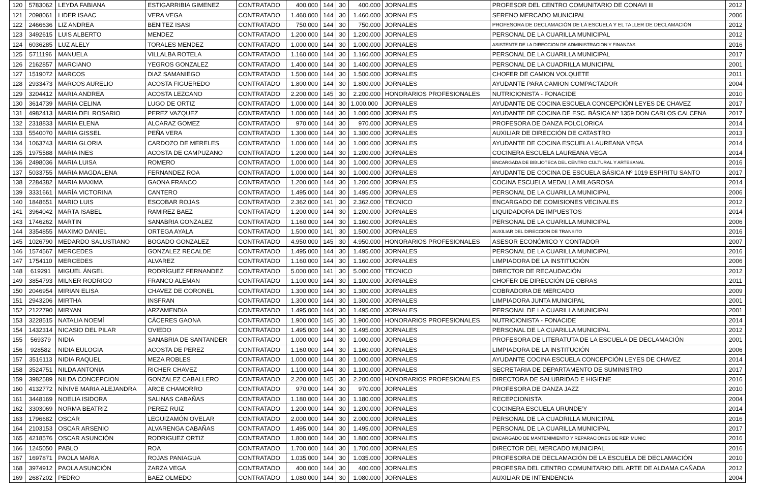| 120 | 5783062 | LEYDA FABIANA | ESTIGARRIBIA GIMENEZ | CONTRATADO | 400.000 | 144 | 30 | 400.000 | JORNALES | PROFESOR DEL CENTRO COMUNITARIO DE CONAVI III | 2012 |
| 121 | 2098061 | LIDER ISAAC | VERA VEGA | CONTRATADO | 1.460.000 | 144 | 30 | 1.460.000 | JORNALES | SERENO MERCADO MUNICIPAL | 2006 |
| 122 | 2466636 | LIZ ANDREA | BENITEZ ISASI | CONTRATADO | 750.000 | 144 | 30 | 750.000 | JORNALES | PROFESORA DE DECLAMACIÓN DE LA ESCUELA Y EL TALLER DE DECLAMACIÓN | 2012 |
| 123 | 3492615 | LUIS ALBERTO | MENDEZ | CONTRATADO | 1.200.000 | 144 | 30 | 1.200.000 | JORNALES | PERSONAL DE LA CUARILLA MUNICIPAL | 2012 |
| 124 | 6036285 | LUZ ALELY | TORALES MENDEZ | CONTRATADO | 1.000.000 | 144 | 30 | 1.000.000 | JORNALES | ASISTENTE DE LA DIRECCION DE ADMINISTRACION Y FINANZAS | 2016 |
| 125 | 5711196 | MANUELA | VILLALBA ROTELA | CONTRATADO | 1.160.000 | 144 | 30 | 1.160.000 | JORNALES | PERSONAL DE LA CUARILLA MUNICIPAL | 2017 |
| 126 | 2162857 | MARCIANO | YEGROS GONZALEZ | CONTRATADO | 1.400.000 | 144 | 30 | 1.400.000 | JORNALES | PERSONAL DE LA CUADRILLA MUNICIPAL | 2001 |
| 127 | 1519072 | MARCOS | DIAZ SAMANIEGO | CONTRATADO | 1.500.000 | 144 | 30 | 1.500.000 | JORNALES | CHOFER DE CAMION VOLQUETE | 2011 |
| 128 | 2933473 | MARCOS AURELIO | ACOSTA FIGUEREDO | CONTRATADO | 1.800.000 | 144 | 30 | 1.800.000 | JORNALES | AYUDANTE PARA CAMION COMPACTADOR | 2004 |
| 129 | 3204412 | MARIA ANDREA | ACOSTA LEZCANO | CONTRATADO | 2.200.000 | 145 | 30 | 2.200.000 | HONORARIOS PROFESIONALES | NUTRICIONISTA - FONACIDE | 2010 |
| 130 | 3614739 | MARIA CELINA | LUGO DE ORTIZ | CONTRATADO | 1.000.000 | 144 | 30 | 1.000.000 | JORNALES | AYUDANTE DE COCINA ESCUELA CONCEPCIÓN LEYES DE CHAVEZ | 2017 |
| 131 | 4982413 | MARIA DEL ROSARIO | PEREZ VAZQUEZ | CONTRATADO | 1.000.000 | 144 | 30 | 1.000.000 | JORNALES | AYUDANTE DE COCINA DE ESC. BÁSICA Nº 1359 DON CARLOS CALCENA | 2017 |
| 132 | 2318833 | MARIA ELENA | ALCARAZ GOMEZ | CONTRATADO | 970.000 | 144 | 30 | 970.000 | JORNALES | PROFESORA DE DANZA FOLCLORICA | 2014 |
| 133 | 5540070 | MARIA GISSEL | PEÑA VERA | CONTRATADO | 1.300.000 | 144 | 30 | 1.300.000 | JORNALES | AUXILIAR DE DIRECCIÓN DE CATASTRO | 2013 |
| 134 | 1063743 | MARIA GLORIA | CARDOZO DE MERELES | CONTRATADO | 1.000.000 | 144 | 30 | 1.000.000 | JORNALES | AYUDANTE DE COCINA ESCUELA LAUREANA VEGA | 2014 |
| 135 | 1975588 | MARIA INES | ACOSTA DE CAMPUZANO | CONTRATADO | 1.200.000 | 144 | 30 | 1.200.000 | JORNALES | COCINERA ESCUELA LAUREANA VEGA | 2014 |
| 136 | 2498036 | MARIA LUISA | ROMERO | CONTRATADO | 1.000.000 | 144 | 30 | 1.000.000 | JORNALES | ENCARGADA DE BIBLIOTECA DEL CENTRO CULTURAL Y ARTESANAL | 2016 |
| 137 | 5033755 | MARIA MAGDALENA | FERNANDEZ ROA | CONTRATADO | 1.000.000 | 144 | 30 | 1.000.000 | JORNALES | AYUDANTE DE COCINA DE ESCUELA BÁSICA Nº 1019 ESPIRITU SANTO | 2017 |
| 138 | 2284382 | MARIA MAXIMA | GAONA FRANCO | CONTRATADO | 1.200.000 | 144 | 30 | 1.200.000 | JORNALES | COCINA ESCUELA MEDALLA MILAGROSA | 2014 |
| 139 | 3331661 | MARÍA VICTORINA | CANTERO | CONTRATADO | 1.495.000 | 144 | 30 | 1.495.000 | JORNALES | PERSONAL DE LA CUARILLA MUNICIPAL | 2006 |
| 140 | 1848651 | MARIO LUIS | ESCOBAR ROJAS | CONTRATADO | 2.362.000 | 141 | 30 | 2.362.000 | TECNICO | ENCARGADO DE COMISIONES VECINALES | 2012 |
| 141 | 3964042 | MARTA ISABEL | RAMIREZ BAEZ | CONTRATADO | 1.200.000 | 144 | 30 | 1.200.000 | JORNALES | LIQUIDADORA DE IMPUESTOS | 2014 |
| 143 | 1746262 | MARTIN | SANABRIA GONZALEZ | CONTRATADO | 1.160.000 | 144 | 30 | 1.160.000 | JORNALES | PERSONAL DE LA CUARILLA MUNICIPAL | 2006 |
| 144 | 3354855 | MAXIMO DANIEL | ORTEGA AYALA | CONTRATADO | 1.500.000 | 141 | 30 | 1.500.000 | JORNALES | AUXILIAR DEL DIRECCIÓN DE TRANSITO | 2016 |
| 145 | 1026790 | MEDARDO SALUSTIANO | BOGADO GONZALEZ | CONTRATADO | 4.950.000 | 145 | 30 | 4.950.000 | HONORARIOS PROFESIONALES | ASESOR ECONÓMICO Y CONTADOR | 2007 |
| 146 | 1574567 | MERCEDES | GONZALEZ RECALDE | CONTRATADO | 1.495.000 | 144 | 30 | 1.495.000 | JORNALES | PERSONAL DE LA CUARILLA MUNICIPAL | 2016 |
| 147 | 1754110 | MERCEDES | ALVAREZ | CONTRATADO | 1.160.000 | 144 | 30 | 1.160.000 | JORNALES | LIMPIADORA DE LA INSTITUCIÓN | 2006 |
| 148 | 619291 | MIGUEL ÁNGEL | RODRÍGUEZ FERNANDEZ | CONTRATADO | 5.000.000 | 141 | 30 | 5.000.000 | TECNICO | DIRECTOR DE RECAUDACIÓN | 2012 |
| 149 | 3854793 | MILNER RODRIGO | FRANCO ALEMAN | CONTRATADO | 1.100.000 | 144 | 30 | 1.100.000 | JORNALES | CHOFER DE DIRECCIÓN DE OBRAS | 2011 |
| 150 | 2046954 | MIRIAN ELISA | CHAVEZ DE CORONEL | CONTRATADO | 1.300.000 | 144 | 30 | 1.300.000 | JORNALES | COBRADORA DE MERCADO | 2009 |
| 151 | 2943206 | MIRTHA | INSFRAN | CONTRATADO | 1.300.000 | 144 | 30 | 1.300.000 | JORNALES | LIMPIADORA JUNTA MUNICIPAL | 2001 |
| 152 | 2122790 | MIRYAN | ARZAMENDIA | CONTRATADO | 1.495.000 | 144 | 30 | 1.495.000 | JORNALES | PERSONAL DE LA CUARILLA MUNICIPAL | 2001 |
| 153 | 3228515 | NATALIA NOEMÍ | CÁCERES GAONA | CONTRATADO | 1.900.000 | 145 | 30 | 1.900.000 | HONORARIOS PROFESIONALES | NUTRICIONISTA - FONACIDE | 2014 |
| 154 | 1432314 | NICASIO DEL PILAR | OVIEDO | CONTRATADO | 1.495.000 | 144 | 30 | 1.495.000 | JORNALES | PERSONAL DE LA CUARILLA MUNICIPAL | 2012 |
| 155 | 569379 | NIDIA | SANABRIA DE SANTANDER | CONTRATADO | 1.000.000 | 144 | 30 | 1.000.000 | JORNALES | PROFESORA DE LITERATUTA DE LA ESCUELA DE DECLAMACIÓN | 2001 |
| 156 | 928582 | NIDIA EULOGIA | ACOSTA DE PEREZ | CONTRATADO | 1.160.000 | 144 | 30 | 1.160.000 | JORNALES | LIMPIADORA DE LA INSTITUCIÓN | 2006 |
| 157 | 3516113 | NIDIA RAQUEL | MEZA ROBLES | CONTRATADO | 1.000.000 | 144 | 30 | 1.000.000 | JORNALES | AYUDANTE COCINA ESCUELA CONCEPCIÓN LEYES DE CHAVEZ | 2014 |
| 158 | 3524751 | NILDA ANTONIA | RICHER CHAVEZ | CONTRATADO | 1.100.000 | 144 | 30 | 1.100.000 | JORNALES | SECRETARIA DE DEPARTAMENTO DE SUMINISTRO | 2017 |
| 159 | 3982589 | NILDA CONCEPCION | GONZALEZ CABALLERO | CONTRATADO | 2.200.000 | 145 | 30 | 2.200.000 | HONORARIOS PROFESIONALES | DIRECTORA DE SALUBRIDAD E HIGIENE | 2016 |
| 160 | 4132772 | NÍNIVE MARIA ALEJANDRA | ARCE CHAMORRO | CONTRATADO | 970.000 | 144 | 30 | 970.000 | JORNALES | PROFESORA DE DANZA JAZZ | 2010 |
| 161 | 3448169 | NOELIA ISIDORA | SALINAS CABAÑAS | CONTRATADO | 1.180.000 | 144 | 30 | 1.180.000 | JORNALES | RECEPCIONISTA | 2004 |
| 162 | 3303069 | NORMA BEATRIZ | PEREZ RUIZ | CONTRATADO | 1.200.000 | 144 | 30 | 1.200.000 | JORNALES | COCINERA ESCUELA URUNDE'Y | 2014 |
| 163 | 1796682 | OSCAR | LEGUIZAMÓN OVELAR | CONTRATADO | 2.000.000 | 144 | 30 | 2.000.000 | JORNALES | PERSONAL DE LA CUADRILLA MUNICIPAL | 2016 |
| 164 | 2103153 | OSCAR ARSENIO | ALVARENGA CABAÑAS | CONTRATADO | 1.495.000 | 144 | 30 | 1.495.000 | JORNALES | PERSONAL DE LA CUARILLA MUNICIPAL | 2017 |
| 165 | 4218576 | OSCAR ASUNCIÓN | RODRIGUEZ ORTIZ | CONTRATADO | 1.800.000 | 144 | 30 | 1.800.000 | JORNALES | ENCARGADO DE MANTENIMIENTO Y REPARACIONES DE REP. MUNIC | 2016 |
| 166 | 1245050 | PABLO | ROA | CONTRATADO | 1.700.000 | 144 | 30 | 1.700.000 | JORNALES | DIRECTOR DEL MERCADO MUNICIPAL | 2016 |
| 167 | 1697871 | PAOLA MARIA | ROJAS PANIAGUA | CONTRATADO | 1.035.000 | 144 | 30 | 1.035.000 | JORNALES | PROFESORA DE DECLAMACIÓN DE LA ESCUELA DE DECLAMACIÓN | 2010 |
| 168 | 3974912 | PAOLA ASUNCIÓN | ZARZA VEGA | CONTRATADO | 400.000 | 144 | 30 | 400.000 | JORNALES | PROFESRA DEL CENTRO COMUNITARIO DEL ARTE DE ALDAMA CAÑADA | 2012 |
| 169 | 2687202 | PEDRO | BAEZ OLMEDO | CONTRATADO | 1.080.000 | 144 | 30 | 1.080.000 | JORNALES | AUXILIAR DE INTENDENCIA | 2004 |